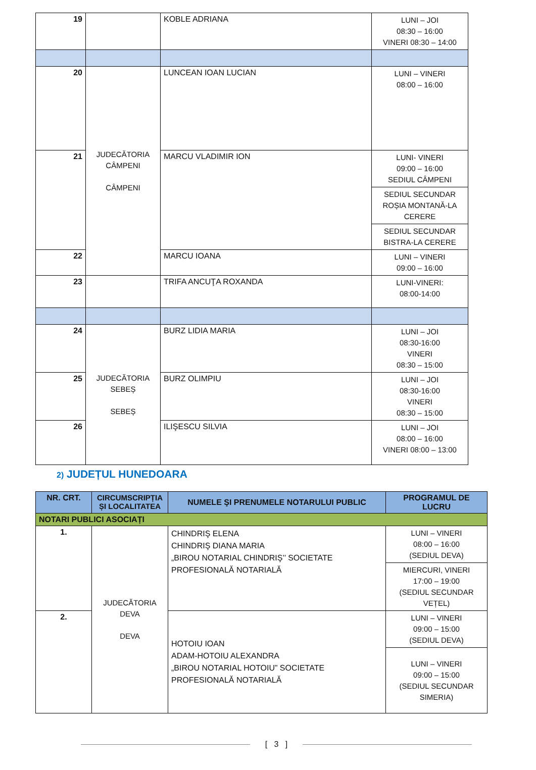| 19 | | KOBLE ADRIANA | LUNI – JOI 08:30 – 16:00 VINERI 08:30 – 14:00 |
| 20 | JUDECĂTORIA CÂMPENI CÂMPENI | LUNCEAN IOAN LUCIAN | LUNI – VINERI 08:00 – 16:00 |
| 21 | | MARCU VLADIMIR ION | LUNI- VINERI 09:00 – 16:00 SEDIUL CÂMPENI |
| | | | SEDIUL SECUNDAR ROȘIA MONTANĂ-LA CERERE |
| | | | SEDIUL SECUNDAR BISTRA-LA CERERE |
| 22 | | MARCU IOANA | LUNI – VINERI 09:00 – 16:00 |
| 23 | | TRIFA ANCUŢA ROXANDA | LUNI-VINERI: 08:00-14:00 |
| 24 | JUDECĂTORIA SEBEȘ SEBEȘ | BURZ LIDIA MARIA | LUNI – JOI 08:30-16:00 VINERI 08:30 – 15:00 |
| 25 | | BURZ OLIMPIU | LUNI – JOI 08:30-16:00 VINERI 08:30 – 15:00 |
| 26 | | ILIŞESCU SILVIA | LUNI – JOI 08:00 – 16:00 VINERI 08:00 – 13:00 |
2) JUDEȚUL HUNEDOARA
| NR. CRT. | CIRCUMSCRIPȚIA ȘI LOCALITATEA | NUMELE ŞI PRENUMELE NOTARULUI PUBLIC | PROGRAMUL DE LUCRU |
| --- | --- | --- | --- |
| NOTARI PUBLICI ASOCIAȚI | | | |
| 1. | JUDECĂTORIA DEVA DEVA | CHINDRIŞ ELENA CHINDRIŞ DIANA MARIA „BIROU NOTARIAL CHINDRIŞ’’ SOCIETATE PROFESIONALĂ NOTARIALĂ | LUNI – VINERI 08:00 – 16:00 (SEDIUL DEVA) |
| | | | MIERCURI, VINERI 17:00 – 19:00 (SEDIUL SECUNDAR VEȚEL) |
| 2. | | HOTOIU IOAN ADAM-HOTOIU ALEXANDRA „BIROU NOTARIAL HOTOIU” SOCIETATE PROFESIONALĂ NOTARIALĂ | LUNI – VINERI 09:00 – 15:00 (SEDIUL DEVA) |
| | | | LUNI – VINERI 09:00 – 15:00 (SEDIUL SECUNDAR SIMERIA) |
[ 3 ]